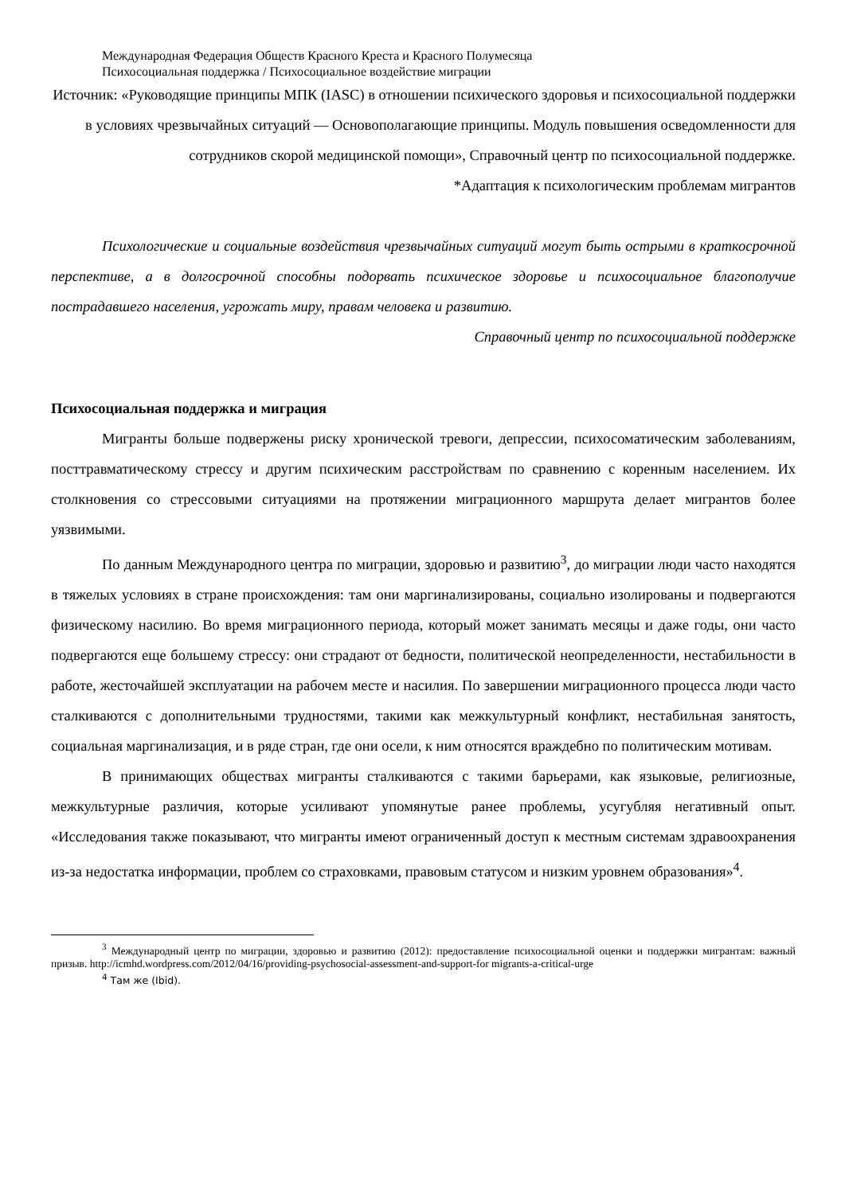Международная Федерация Обществ Красного Креста и Красного Полумесяца
Психосоциальная поддержка / Психосоциальное воздействие миграции
Источник: «Руководящие принципы МПК (IASC) в отношении психического здоровья и психосоциальной поддержки в условиях чрезвычайных ситуаций — Основополагающие принципы. Модуль повышения осведомленности для сотрудников скорой медицинской помощи», Справочный центр по психосоциальной поддержке.
*Адаптация к психологическим проблемам мигрантов
Психологические и социальные воздействия чрезвычайных ситуаций могут быть острыми в краткосрочной перспективе, а в долгосрочной способны подорвать психическое здоровье и психосоциальное благополучие пострадавшего населения, угрожать миру, правам человека и развитию.
Справочный центр по психосоциальной поддержке
Психосоциальная поддержка и миграция
Мигранты больше подвержены риску хронической тревоги, депрессии, психосоматическим заболеваниям, посттравматическому стрессу и другим психическим расстройствам по сравнению с коренным населением. Их столкновения со стрессовыми ситуациями на протяжении миграционного маршрута делает мигрантов более уязвимыми.
По данным Международного центра по миграции, здоровью и развитию<sup>3</sup>, до миграции люди часто находятся в тяжелых условиях в стране происхождения: там они маргинализированы, социально изолированы и подвергаются физическому насилию. Во время миграционного периода, который может занимать месяцы и даже годы, они часто подвергаются еще большему стрессу: они страдают от бедности, политической неопределенности, нестабильности в работе, жесточайшей эксплуатации на рабочем месте и насилия. По завершении миграционного процесса люди часто сталкиваются с дополнительными трудностями, такими как межкультурный конфликт, нестабильная занятость, социальная маргинализация, и в ряде стран, где они осели, к ним относятся враждебно по политическим мотивам.
В принимающих обществах мигранты сталкиваются с такими барьерами, как языковые, религиозные, межкультурные различия, которые усиливают упомянутые ранее проблемы, усугубляя негативный опыт. «Исследования также показывают, что мигранты имеют ограниченный доступ к местным системам здравоохранения из-за недостатка информации, проблем со страховками, правовым статусом и низким уровнем образования»<sup>4</sup>.
<sup>3</sup> Международный центр по миграции, здоровью и развитию (2012): предоставление психосоциальной оценки и поддержки мигрантам: важный призыв. http://icmhd.wordpress.com/2012/04/16/providing-psychosocial-assessment-and-support-for migrants-a-critical-urge
<sup>4</sup> Там же (Ibid).